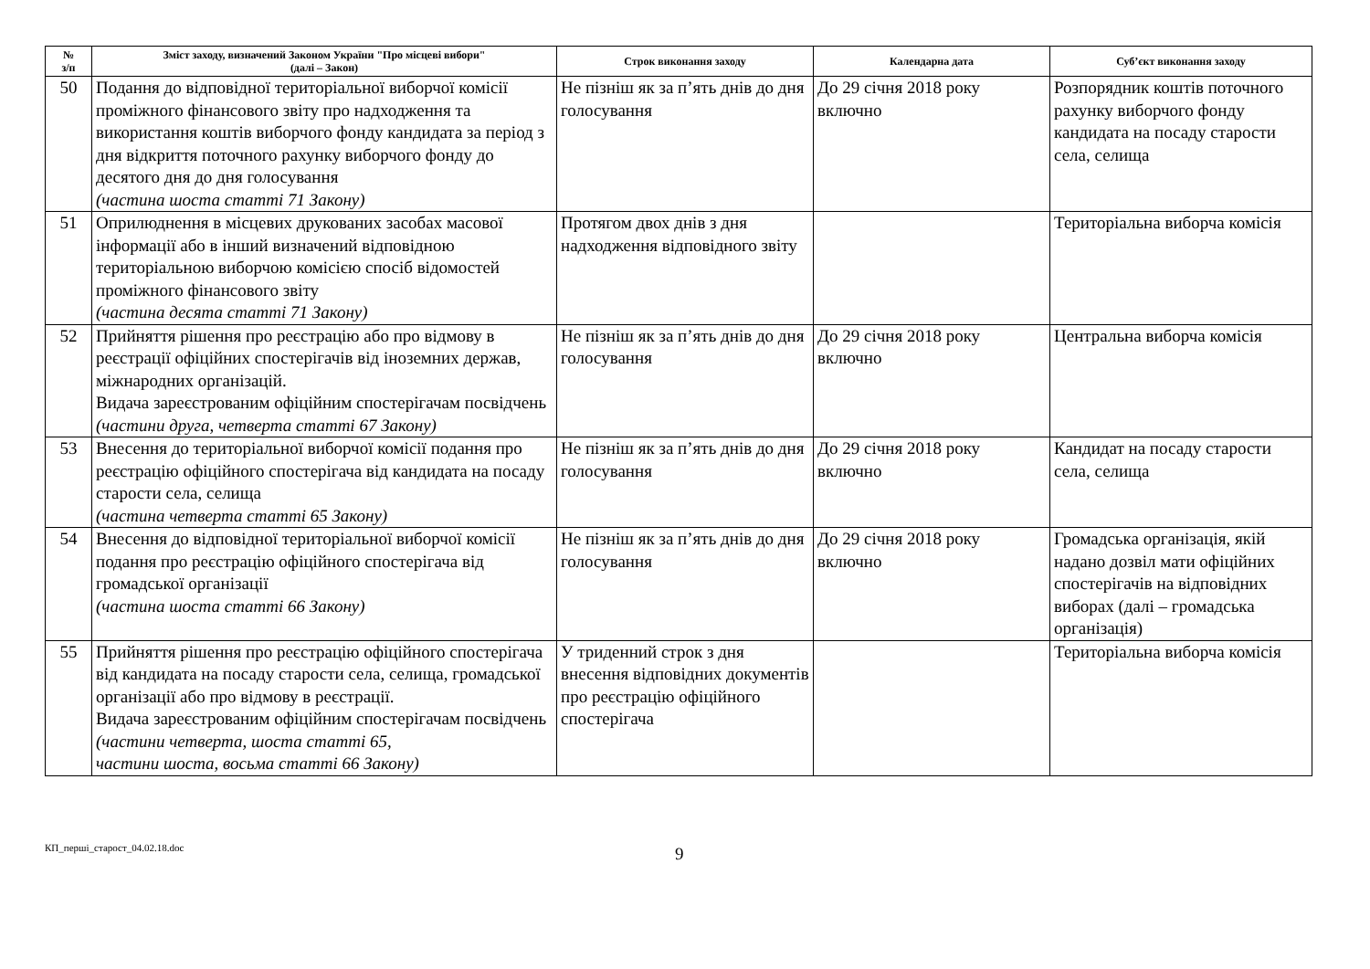| № з/п | Зміст заходу, визначений Законом України "Про місцеві вибори" (далі – Закон) | Строк виконання заходу | Календарна дата | Суб’єкт виконання заходу |
| --- | --- | --- | --- | --- |
| 50 | Подання до відповідної територіальної виборчої комісії проміжного фінансового звіту про надходження та використання коштів виборчого фонду кандидата за період з дня відкриття поточного рахунку виборчого фонду до десятого дня до дня голосування (частина шоста статті 71 Закону) | Не пізніш як за п’ять днів до дня голосування | До 29 січня 2018 року включно | Розпорядник коштів поточного рахунку виборчого фонду кандидата на посаду старости села, селища |
| 51 | Оприлюднення в місцевих друкованих засобах масової інформації або в інший визначений відповідною територіальною виборчою комісією спосіб відомостей проміжного фінансового звіту (частина десята статті 71 Закону) | Протягом двох днів з дня надходження відповідного звіту | | Територіальна виборча комісія |
| 52 | Прийняття рішення про реєстрацію або про відмову в реєстрації офіційних спостерігачів від іноземних держав, міжнародних організацій. Видача зареєстрованим офіційним спостерігачам посвідчень (частини друга, четверта статті 67 Закону) | Не пізніш як за п’ять днів до дня голосування | До 29 січня 2018 року включно | Центральна виборча комісія |
| 53 | Внесення до територіальної виборчої комісії подання про реєстрацію офіційного спостерігача від кандидата на посаду старости села, селища (частина четверта статті 65 Закону) | Не пізніш як за п’ять днів до дня голосування | До 29 січня 2018 року включно | Кандидат на посаду старости села, селища |
| 54 | Внесення до відповідної територіальної виборчої комісії подання про реєстрацію офіційного спостерігача від громадської організації (частина шоста статті 66 Закону) | Не пізніш як за п’ять днів до дня голосування | До 29 січня 2018 року включно | Громадська організація, якій надано дозвіл мати офіційних спостерігачів на відповідних виборах (далі – громадська організація) |
| 55 | Прийняття рішення про реєстрацію офіційного спостерігача від кандидата на посаду старости села, селища, громадської організації або про відмову в реєстрації. Видача зареєстрованим офіційним спостерігачам посвідчень (частини четверта, шоста статті 65, частини шоста, восьма статті 66 Закону) | У триденний строк з дня внесення відповідних документів про реєстрацію офіційного спостерігача | | Територіальна виборча комісія |
КП_перші_старост_04.02.18.doc
9